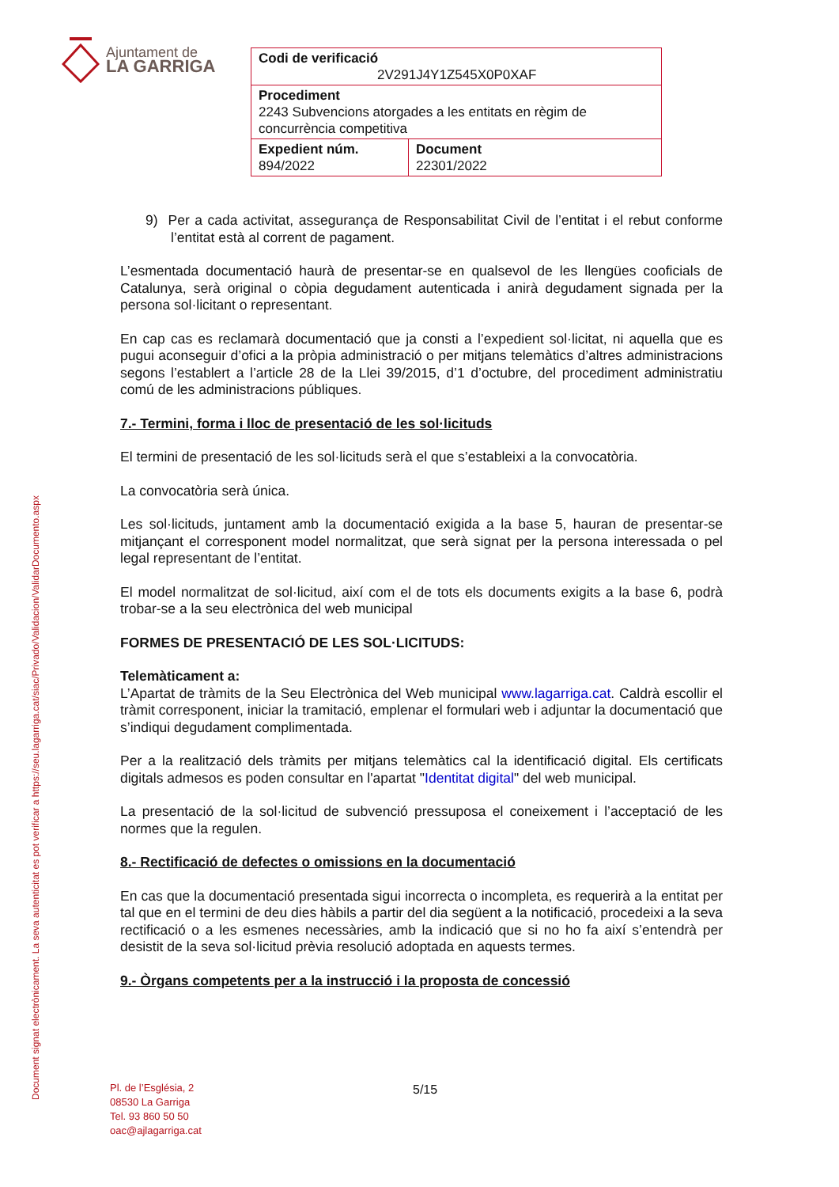Document signat electrònicament. La seva autenticitat es pot verificar a https://seu.lagarriga.cat/siac/Privado/Validacion/ValidarDocumento.aspx
Ajuntament de
LA GARRIGA
| Codi de verificació 2V291J4Y1Z545X0P0XAF | |
| Procediment 2243 Subvencions atorgades a les entitats en règim de concurrència competitiva | |
| Expedient núm. 894/2022 | Document 22301/2022 |
9) Per a cada activitat, assegurança de Responsabilitat Civil de l’entitat i el rebut conforme l’entitat està al corrent de pagament.
L’esmentada documentació haurà de presentar-se en qualsevol de les llengües cooficials de Catalunya, serà original o còpia degudament autenticada i anirà degudament signada per la persona sol·licitant o representant.
En cap cas es reclamarà documentació que ja consti a l’expedient sol·licitat, ni aquella que es pugui aconseguir d’ofici a la pròpia administració o per mitjans telemàtics d’altres administracions segons l’establert a l’article 28 de la Llei 39/2015, d’1 d’octubre, del procediment administratiu comú de les administracions públiques.
7.- Termini, forma i lloc de presentació de les sol·licituds
El termini de presentació de les sol·licituds serà el que s’estableixi a la convocatòria.
La convocatòria serà única.
Les sol·licituds, juntament amb la documentació exigida a la base 5, hauran de presentar-se mitjançant el corresponent model normalitzat, que serà signat per la persona interessada o pel legal representant de l’entitat.
El model normalitzat de sol·licitud, així com el de tots els documents exigits a la base 6, podrà trobar-se a la seu electrònica del web municipal
FORMES DE PRESENTACIÓ DE LES SOL·LICITUDS:
Telemàticament a:
L’Apartat de tràmits de la Seu Electrònica del Web municipal www.lagarriga.cat. Caldrà escollir el tràmit corresponent, iniciar la tramitació, emplenar el formulari web i adjuntar la documentació que s’indiqui degudament complimentada.
Per a la realització dels tràmits per mitjans telemàtics cal la identificació digital. Els certificats digitals admesos es poden consultar en l'apartat "Identitat digital" del web municipal.
La presentació de la sol·licitud de subvenció pressuposa el coneixement i l’acceptació de les normes que la regulen.
8.- Rectificació de defectes o omissions en la documentació
En cas que la documentació presentada sigui incorrecta o incompleta, es requerirà a la entitat per tal que en el termini de deu dies hàbils a partir del dia següent a la notificació, procedeixi a la seva rectificació o a les esmenes necessàries, amb la indicació que si no ho fa així s’entendrà per desistit de la seva sol·licitud prèvia resolució adoptada en aquests termes.
9.- Òrgans competents per a la instrucció i la proposta de concessió
Pl. de l’Església, 2
08530 La Garriga
Tel. 93 860 50 50
oac@ajlagarriga.cat
5/15